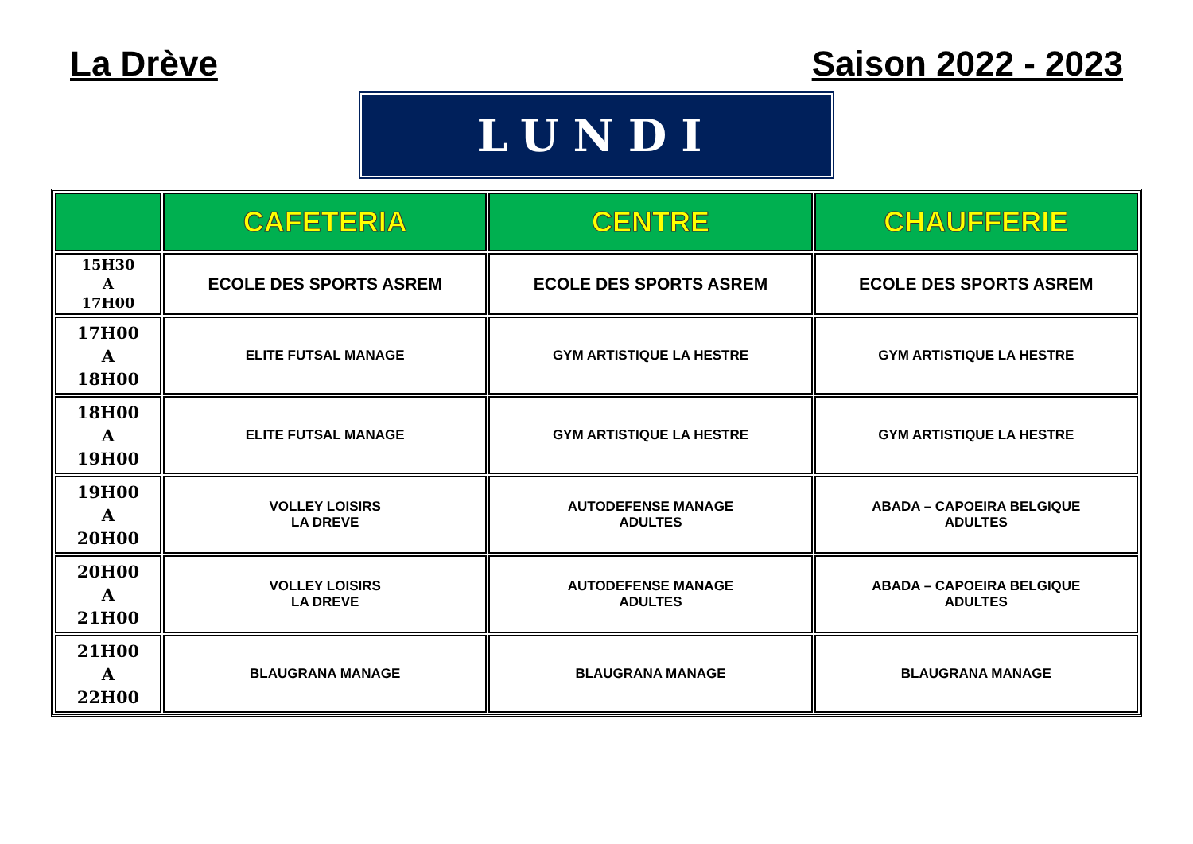La Drève Saison 2022 - 2023
LUNDI
| | CAFETERIA | CENTRE | CHAUFFERIE |
| --- | --- | --- | --- |
| 15H30 A 17H00 | ECOLE DES SPORTS ASREM | ECOLE DES SPORTS ASREM | ECOLE DES SPORTS ASREM |
| 17H00 A 18H00 | ELITE FUTSAL MANAGE | GYM ARTISTIQUE LA HESTRE | GYM ARTISTIQUE LA HESTRE |
| 18H00 A 19H00 | ELITE FUTSAL MANAGE | GYM ARTISTIQUE LA HESTRE | GYM ARTISTIQUE LA HESTRE |
| 19H00 A 20H00 | VOLLEY LOISIRS LA DREVE | AUTODEFENSE MANAGE ADULTES | ABADA – CAPOEIRA BELGIQUE ADULTES |
| 20H00 A 21H00 | VOLLEY LOISIRS LA DREVE | AUTODEFENSE MANAGE ADULTES | ABADA – CAPOEIRA BELGIQUE ADULTES |
| 21H00 A 22H00 | BLAUGRANA MANAGE | BLAUGRANA MANAGE | BLAUGRANA MANAGE |